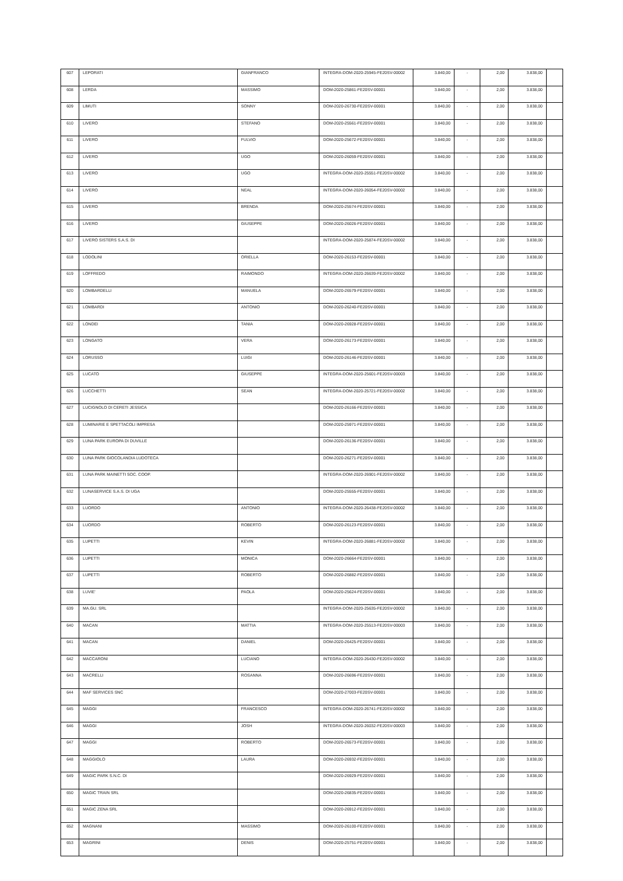| 607 | LEPORATI | GIANFRANCO | INTEGRA-DOM-2020-25945-FE20SV-00002 | 3.840,00 | - | 2,00 | 3.838,00 | |
| 608 | LERDA | MASSIMO | DOM-2020-25861-FE20SV-00001 | 3.840,00 | - | 2,00 | 3.838,00 | |
| 609 | LIMUTI | SONNY | DOM-2020-26730-FE20SV-00001 | 3.840,00 | - | 2,00 | 3.838,00 | |
| 610 | LIVERO | STEFANO | DOM-2020-25561-FE20SV-00001 | 3.840,00 | - | 2,00 | 3.838,00 | |
| 611 | LIVERO | FULVIO | DOM-2020-25672-FE20SV-00001 | 3.840,00 | - | 2,00 | 3.838,00 | |
| 612 | LIVERO | UGO | DOM-2020-26059-FE20SV-00001 | 3.840,00 | - | 2,00 | 3.838,00 | |
| 613 | LIVERO | UGO | INTEGRA-DOM-2020-25551-FE20SV-00002 | 3.840,00 | - | 2,00 | 3.838,00 | |
| 614 | LIVERO | NEAL | INTEGRA-DOM-2020-26054-FE20SV-00002 | 3.840,00 | - | 2,00 | 3.838,00 | |
| 615 | LIVERO | BRENDA | DOM-2020-25574-FE20SV-00001 | 3.840,00 | - | 2,00 | 3.838,00 | |
| 616 | LIVERO | GIUSEPPE | DOM-2020-26026-FE20SV-00001 | 3.840,00 | - | 2,00 | 3.838,00 | |
| 617 | LIVERO SISTERS S.A.S. DI | | INTEGRA-DOM-2020-25874-FE20SV-00002 | 3.840,00 | - | 2,00 | 3.838,00 | |
| 618 | LODOLINI | ORIELLA | DOM-2020-26153-FE20SV-00001 | 3.840,00 | - | 2,00 | 3.838,00 | |
| 619 | LOFFREDO | RAIMONDO | INTEGRA-DOM-2020-26639-FE20SV-00002 | 3.840,00 | - | 2,00 | 3.838,00 | |
| 620 | LOMBARDELLI | MANUELA | DOM-2020-26579-FE20SV-00001 | 3.840,00 | - | 2,00 | 3.838,00 | |
| 621 | LOMBARDI | ANTONIO | DOM-2020-26240-FE20SV-00001 | 3.840,00 | - | 2,00 | 3.838,00 | |
| 622 | LONDEI | TANIA | DOM-2020-26928-FE20SV-00001 | 3.840,00 | - | 2,00 | 3.838,00 | |
| 623 | LONGATO | VERA | DOM-2020-26173-FE20SV-00001 | 3.840,00 | - | 2,00 | 3.838,00 | |
| 624 | LORUSSO | LUIGI | DOM-2020-26146-FE20SV-00001 | 3.840,00 | - | 2,00 | 3.838,00 | |
| 625 | LUCATO | GIUSEPPE | INTEGRA-DOM-2020-25601-FE20SV-00003 | 3.840,00 | - | 2,00 | 3.838,00 | |
| 626 | LUCCHETTI | SEAN | INTEGRA-DOM-2020-25721-FE20SV-00002 | 3.840,00 | - | 2,00 | 3.838,00 | |
| 627 | LUCIGNOLO DI CERETI JESSICA | | DOM-2020-26166-FE20SV-00001 | 3.840,00 | - | 2,00 | 3.838,00 | |
| 628 | LUMINARIE E SPETTACOLI IMPRESA | | DOM-2020-25971-FE20SV-00001 | 3.840,00 | - | 2,00 | 3.838,00 | |
| 629 | LUNA PARK EUROPA DI DUVILLE | | DOM-2020-26136-FE20SV-00001 | 3.840,00 | - | 2,00 | 3.838,00 | |
| 630 | LUNA PARK GIOCOLANDIA LUDOTECA | | DOM-2020-26271-FE20SV-00001 | 3.840,00 | - | 2,00 | 3.838,00 | |
| 631 | LUNA PARK MAINETTI SOC. COOP. | | INTEGRA-DOM-2020-26901-FE20SV-00002 | 3.840,00 | - | 2,00 | 3.838,00 | |
| 632 | LUNASERVICE S.A.S. DI UGA | | DOM-2020-25555-FE20SV-00001 | 3.840,00 | - | 2,00 | 3.838,00 | |
| 633 | LUORDO | ANTONIO | INTEGRA-DOM-2020-26438-FE20SV-00002 | 3.840,00 | - | 2,00 | 3.838,00 | |
| 634 | LUORDO | ROBERTO | DOM-2020-26123-FE20SV-00001 | 3.840,00 | - | 2,00 | 3.838,00 | |
| 635 | LUPETTI | KEVIN | INTEGRA-DOM-2020-26881-FE20SV-00002 | 3.840,00 | - | 2,00 | 3.838,00 | |
| 636 | LUPETTI | MONICA | DOM-2020-26664-FE20SV-00001 | 3.840,00 | - | 2,00 | 3.838,00 | |
| 637 | LUPETTI | ROBERTO | DOM-2020-26882-FE20SV-00001 | 3.840,00 | - | 2,00 | 3.838,00 | |
| 638 | LUVIE' | PAOLA | DOM-2020-25624-FE20SV-00001 | 3.840,00 | - | 2,00 | 3.838,00 | |
| 639 | MA.GU. SRL | | INTEGRA-DOM-2020-25635-FE20SV-00002 | 3.840,00 | - | 2,00 | 3.838,00 | |
| 640 | MACAN | MATTIA | INTEGRA-DOM-2020-25513-FE20SV-00003 | 3.840,00 | - | 2,00 | 3.838,00 | |
| 641 | MACAN | DANIEL | DOM-2020-26425-FE20SV-00001 | 3.840,00 | - | 2,00 | 3.838,00 | |
| 642 | MACCARONI | LUCIANO | INTEGRA-DOM-2020-26430-FE20SV-00002 | 3.840,00 | - | 2,00 | 3.838,00 | |
| 643 | MACRELLI | ROSANNA | DOM-2020-26696-FE20SV-00001 | 3.840,00 | - | 2,00 | 3.838,00 | |
| 644 | MAF SERVICES SNC | | DOM-2020-27003-FE20SV-00001 | 3.840,00 | - | 2,00 | 3.838,00 | |
| 645 | MAGGI | FRANCESCO | INTEGRA-DOM-2020-26741-FE20SV-00002 | 3.840,00 | - | 2,00 | 3.838,00 | |
| 646 | MAGGI | JOSH | INTEGRA-DOM-2020-26032-FE20SV-00003 | 3.840,00 | - | 2,00 | 3.838,00 | |
| 647 | MAGGI | ROBERTO | DOM-2020-26573-FE20SV-00001 | 3.840,00 | - | 2,00 | 3.838,00 | |
| 648 | MAGGIOLO | LAURA | DOM-2020-26932-FE20SV-00001 | 3.840,00 | - | 2,00 | 3.838,00 | |
| 649 | MAGIC PARK S.N.C. DI | | DOM-2020-26929-FE20SV-00001 | 3.840,00 | - | 2,00 | 3.838,00 | |
| 650 | MAGIC TRAIN SRL | | DOM-2020-26835-FE20SV-00001 | 3.840,00 | - | 2,00 | 3.838,00 | |
| 651 | MAGIC ZENA SRL | | DOM-2020-26912-FE20SV-00001 | 3.840,00 | - | 2,00 | 3.838,00 | |
| 652 | MAGNANI | MASSIMO | DOM-2020-26100-FE20SV-00001 | 3.840,00 | - | 2,00 | 3.838,00 | |
| 653 | MAGRINI | DENIS | DOM-2020-25751-FE20SV-00001 | 3.840,00 | - | 2,00 | 3.838,00 | |